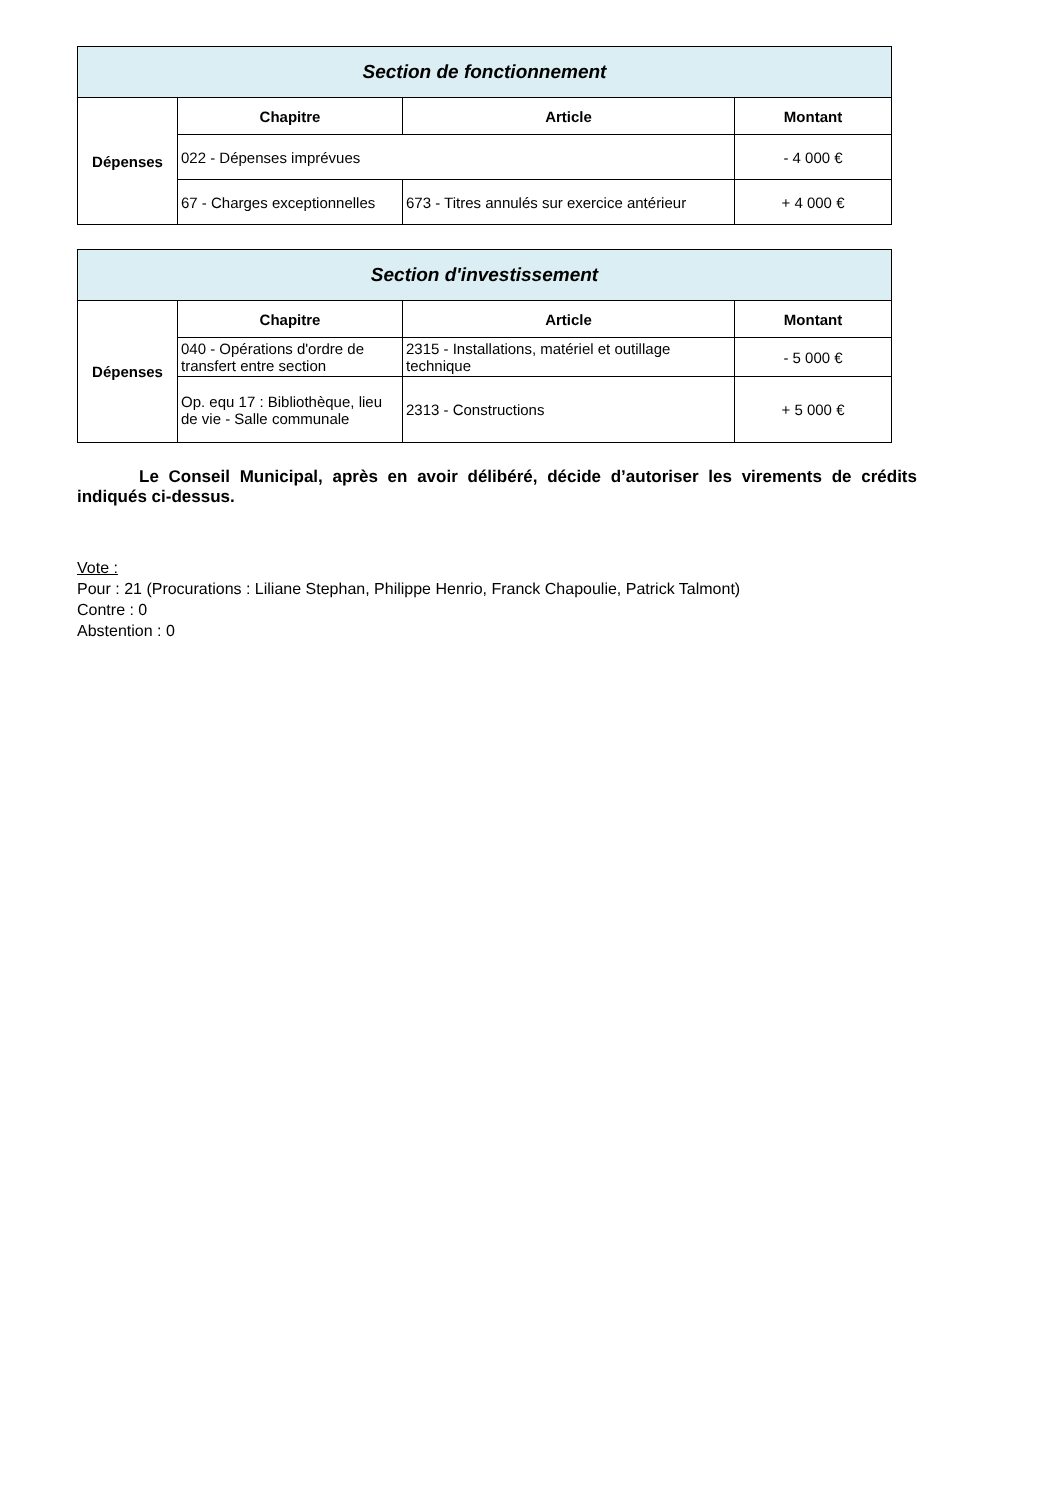| Section de fonctionnement | | | |
| Dépenses | Chapitre | Article | Montant |
| | 022 - Dépenses imprévues | | - 4 000 € |
| | 67 - Charges exceptionnelles | 673 - Titres annulés sur exercice antérieur | + 4 000 € |
| Section d'investissement | | | |
| Dépenses | Chapitre | Article | Montant |
| | 040 - Opérations d'ordre de transfert entre section | 2315 - Installations, matériel et outillage technique | - 5 000 € |
| | Op. equ 17 : Bibliothèque, lieu de vie - Salle communale | 2313 - Constructions | + 5 000 € |
Le Conseil Municipal, après en avoir délibéré, décide d’autoriser les virements de crédits indiqués ci-dessus.
Vote :
Pour : 21 (Procurations : Liliane Stephan, Philippe Henrio, Franck Chapoulie, Patrick Talmont)
Contre : 0
Abstention : 0